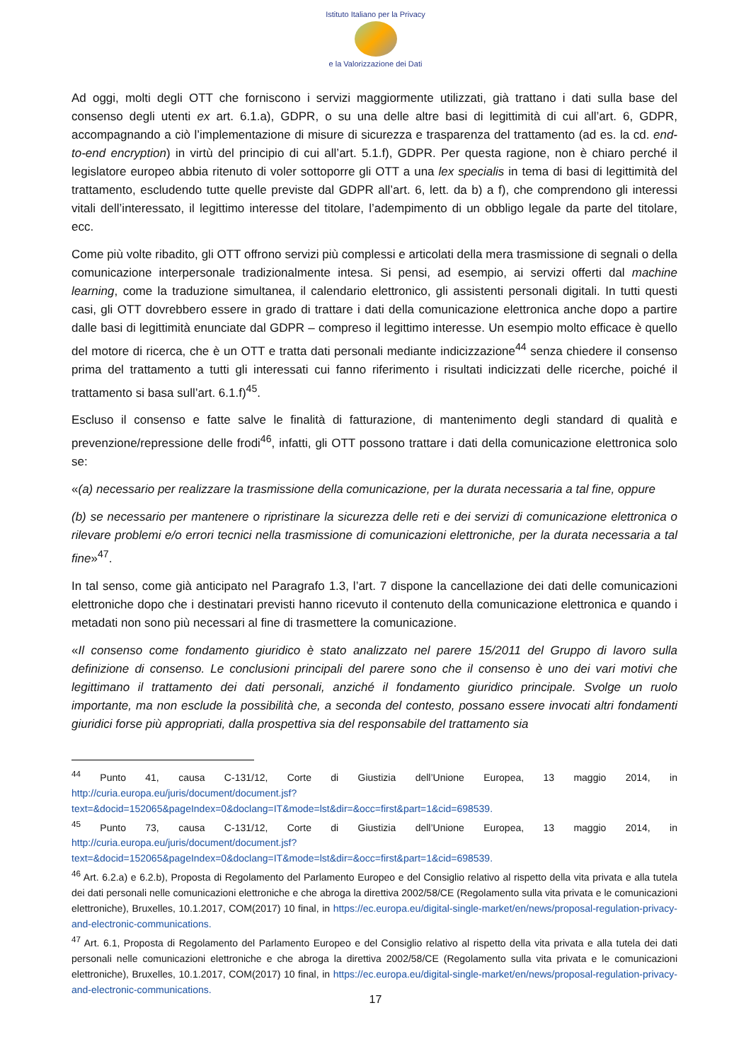Istituto Italiano per la Privacy
e la Valorizzazione dei Dati
Ad oggi, molti degli OTT che forniscono i servizi maggiormente utilizzati, già trattano i dati sulla base del consenso degli utenti ex art. 6.1.a), GDPR, o su una delle altre basi di legittimità di cui all’art. 6, GDPR, accompagnando a ciò l’implementazione di misure di sicurezza e trasparenza del trattamento (ad es. la cd. end-to-end encryption) in virtù del principio di cui all’art. 5.1.f), GDPR. Per questa ragione, non è chiaro perché il legislatore europeo abbia ritenuto di voler sottoporre gli OTT a una lex specialis in tema di basi di legittimità del trattamento, escludendo tutte quelle previste dal GDPR all’art. 6, lett. da b) a f), che comprendono gli interessi vitali dell’interessato, il legittimo interesse del titolare, l’adempimento di un obbligo legale da parte del titolare, ecc.
Come più volte ribadito, gli OTT offrono servizi più complessi e articolati della mera trasmissione di segnali o della comunicazione interpersonale tradizionalmente intesa. Si pensi, ad esempio, ai servizi offerti dal machine learning, come la traduzione simultanea, il calendario elettronico, gli assistenti personali digitali. In tutti questi casi, gli OTT dovrebbero essere in grado di trattare i dati della comunicazione elettronica anche dopo a partire dalle basi di legittimità enunciate dal GDPR – compreso il legittimo interesse. Un esempio molto efficace è quello del motore di ricerca, che è un OTT e tratta dati personali mediante indicizzazione<sup>44</sup> senza chiedere il consenso prima del trattamento a tutti gli interessati cui fanno riferimento i risultati indicizzati delle ricerche, poiché il trattamento si basa sull’art. 6.1.f)<sup>45</sup>.
Escluso il consenso e fatte salve le finalità di fatturazione, di mantenimento degli standard di qualità e prevenzione/repressione delle frodi<sup>46</sup>, infatti, gli OTT possono trattare i dati della comunicazione elettronica solo se:
«(a) necessario per realizzare la trasmissione della comunicazione, per la durata necessaria a tal fine, oppure
(b) se necessario per mantenere o ripristinare la sicurezza delle reti e dei servizi di comunicazione elettronica o rilevare problemi e/o errori tecnici nella trasmissione di comunicazioni elettroniche, per la durata necessaria a tal fine»<sup>47</sup>.
In tal senso, come già anticipato nel Paragrafo 1.3, l’art. 7 dispone la cancellazione dei dati delle comunicazioni elettroniche dopo che i destinatari previsti hanno ricevuto il contenuto della comunicazione elettronica e quando i metadati non sono più necessari al fine di trasmettere la comunicazione.
«Il consenso come fondamento giuridico è stato analizzato nel parere 15/2011 del Gruppo di lavoro sulla definizione di consenso. Le conclusioni principali del parere sono che il consenso è uno dei vari motivi che legittimano il trattamento dei dati personali, anziché il fondamento giuridico principale. Svolge un ruolo importante, ma non esclude la possibilità che, a seconda del contesto, possano essere invocati altri fondamenti giuridici forse più appropriati, dalla prospettiva sia del responsabile del trattamento sia
<sup>44</sup> Punto 41, causa C-131/12, Corte di Giustizia dell’Unione Europea, 13 maggio 2014, in http://curia.europa.eu/juris/document/document.jsf?text=&docid=152065&pageIndex=0&doclang=IT&mode=lst&dir=&occ=first&part=1&cid=698539.
<sup>45</sup> Punto 73, causa C-131/12, Corte di Giustizia dell’Unione Europea, 13 maggio 2014, in http://curia.europa.eu/juris/document/document.jsf?text=&docid=152065&pageIndex=0&doclang=IT&mode=lst&dir=&occ=first&part=1&cid=698539.
<sup>46</sup> Art. 6.2.a) e 6.2.b), Proposta di Regolamento del Parlamento Europeo e del Consiglio relativo al rispetto della vita privata e alla tutela dei dati personali nelle comunicazioni elettroniche e che abroga la direttiva 2002/58/CE (Regolamento sulla vita privata e le comunicazioni elettroniche), Bruxelles, 10.1.2017, COM(2017) 10 final, in https://ec.europa.eu/digital-single-market/en/news/proposal-regulation-privacy-and-electronic-communications.
<sup>47</sup> Art. 6.1, Proposta di Regolamento del Parlamento Europeo e del Consiglio relativo al rispetto della vita privata e alla tutela dei dati personali nelle comunicazioni elettroniche e che abroga la direttiva 2002/58/CE (Regolamento sulla vita privata e le comunicazioni elettroniche), Bruxelles, 10.1.2017, COM(2017) 10 final, in https://ec.europa.eu/digital-single-market/en/news/proposal-regulation-privacy-and-electronic-communications.
17